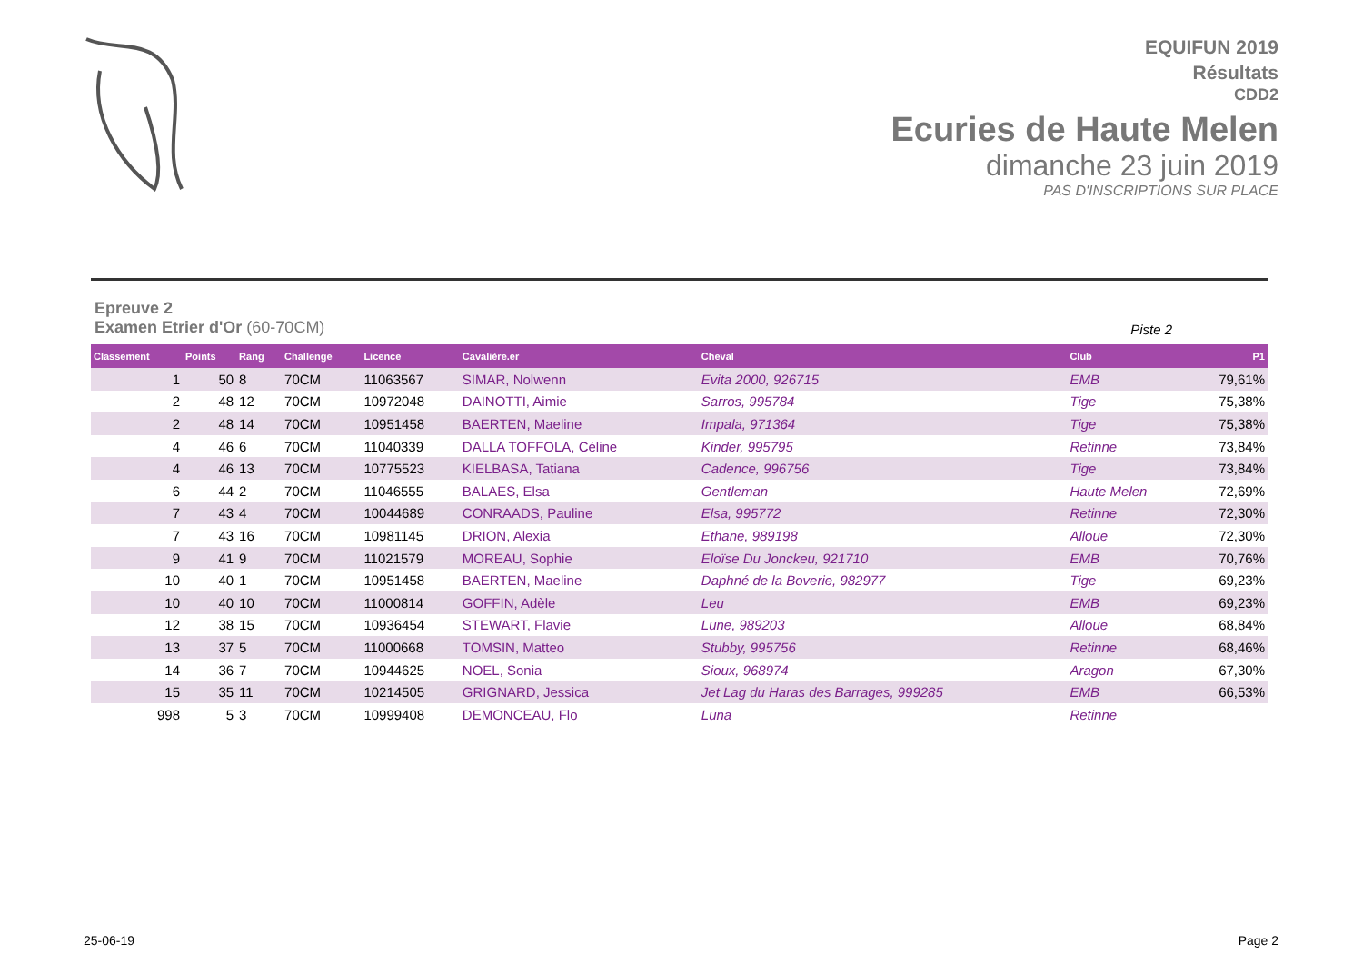EQUIFUN 2019
Résultats
CDD2
Ecuries de Haute Melen
dimanche 23 juin 2019
PAS D'INSCRIPTIONS SUR PLACE
Epreuve 2
Examen Etrier d'Or (60-70CM)
Piste 2
| Classement | Points | Rang | Challenge | Licence | Cavalière.er | Cheval | Club | P1 |
| --- | --- | --- | --- | --- | --- | --- | --- | --- |
| 1 | 50 | 8 | 70CM | 11063567 | SIMAR, Nolwenn | Evita 2000, 926715 | EMB | 79,61% |
| 2 | 48 | 12 | 70CM | 10972048 | DAINOTTI, Aimie | Sarros, 995784 | Tige | 75,38% |
| 2 | 48 | 14 | 70CM | 10951458 | BAERTEN, Maeline | Impala, 971364 | Tige | 75,38% |
| 4 | 46 | 6 | 70CM | 11040339 | DALLA TOFFOLA, Céline | Kinder, 995795 | Retinne | 73,84% |
| 4 | 46 | 13 | 70CM | 10775523 | KIELBASA, Tatiana | Cadence, 996756 | Tige | 73,84% |
| 6 | 44 | 2 | 70CM | 11046555 | BALAES, Elsa | Gentleman | Haute Melen | 72,69% |
| 7 | 43 | 4 | 70CM | 10044689 | CONRAADS, Pauline | Elsa, 995772 | Retinne | 72,30% |
| 7 | 43 | 16 | 70CM | 10981145 | DRION, Alexia | Ethane, 989198 | Alloue | 72,30% |
| 9 | 41 | 9 | 70CM | 11021579 | MOREAU, Sophie | Eloïse Du Jonckeu, 921710 | EMB | 70,76% |
| 10 | 40 | 1 | 70CM | 10951458 | BAERTEN, Maeline | Daphné de la Boverie, 982977 | Tige | 69,23% |
| 10 | 40 | 10 | 70CM | 11000814 | GOFFIN, Adèle | Leu | EMB | 69,23% |
| 12 | 38 | 15 | 70CM | 10936454 | STEWART, Flavie | Lune, 989203 | Alloue | 68,84% |
| 13 | 37 | 5 | 70CM | 11000668 | TOMSIN, Matteo | Stubby, 995756 | Retinne | 68,46% |
| 14 | 36 | 7 | 70CM | 10944625 | NOEL, Sonia | Sioux, 968974 | Aragon | 67,30% |
| 15 | 35 | 11 | 70CM | 10214505 | GRIGNARD, Jessica | Jet Lag du Haras des Barrages, 999285 | EMB | 66,53% |
| 998 | 5 | 3 | 70CM | 10999408 | DEMONCEAU, Flo | Luna | Retinne | |
25-06-19 Page 2